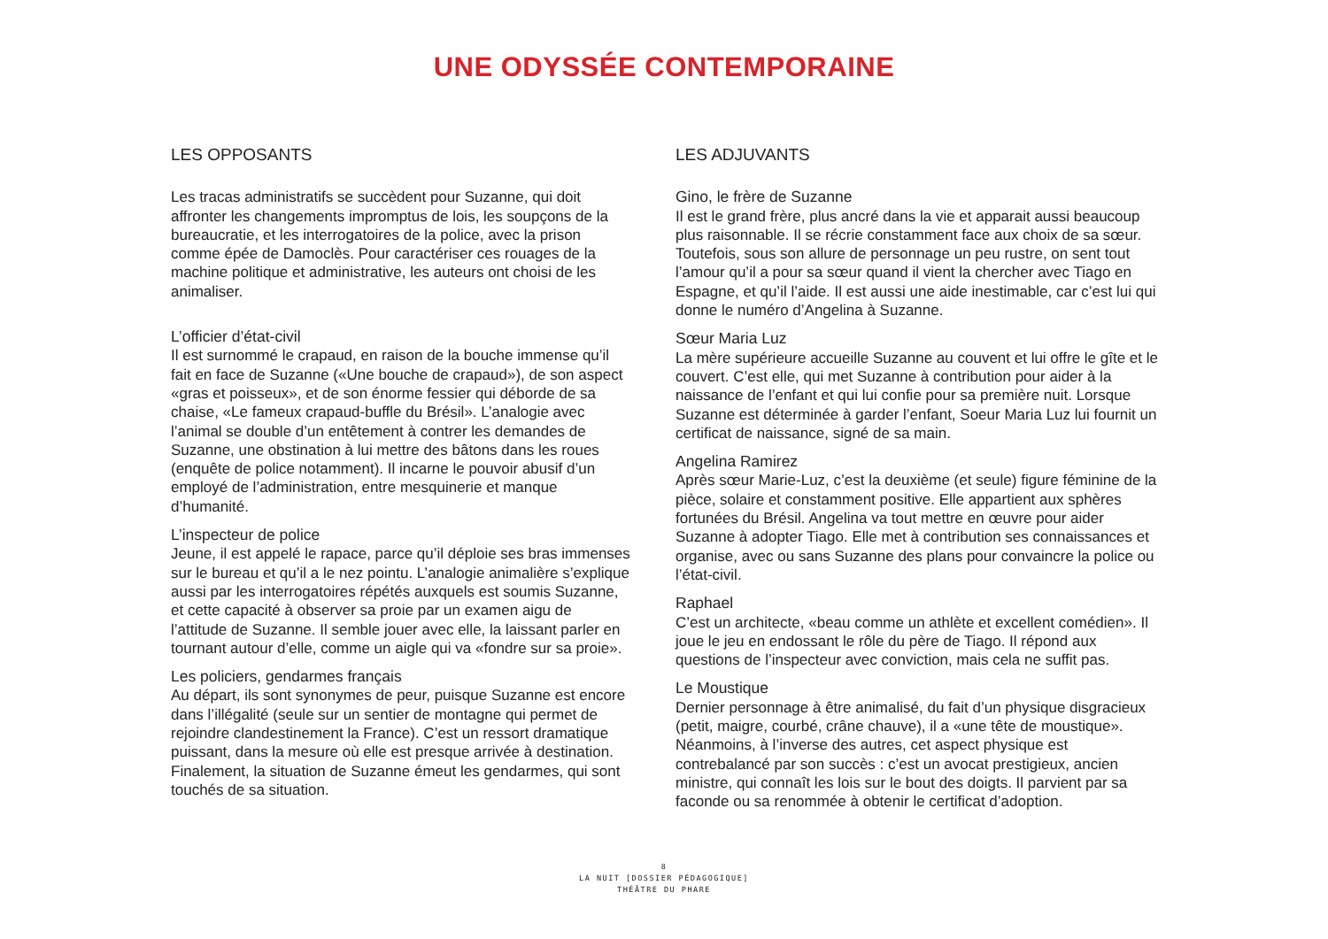UNE ODYSSÉE CONTEMPORAINE
LES OPPOSANTS
Les tracas administratifs se succèdent pour Suzanne, qui doit affronter les changements impromptus de lois, les soupçons de la bureaucratie, et les interrogatoires de la police, avec la prison comme épée de Damoclès. Pour caractériser ces rouages de la machine politique et administrative, les auteurs ont choisi de les animaliser.
L’officier d’état-civil
Il est surnommé le crapaud, en raison de la bouche immense qu’il fait en face de Suzanne («Une bouche de crapaud»), de son aspect «gras et poisseux», et de son énorme fessier qui déborde de sa chaise, «Le fameux crapaud-buffle du Brésil». L’analogie avec l’animal se double d’un entêtement à contrer les demandes de Suzanne, une obstination à lui mettre des bâtons dans les roues (enquête de police notamment). Il incarne le pouvoir abusif d’un employé de l’administration, entre mesquinerie et manque d’humanité.
L’inspecteur de police
Jeune, il est appelé le rapace, parce qu’il déploie ses bras immenses sur le bureau et qu’il a le nez pointu. L’analogie animalière s’explique aussi par les interrogatoires répétés auxquels est soumis Suzanne, et cette capacité à observer sa proie par un examen aigu de l’attitude de Suzanne. Il semble jouer avec elle, la laissant parler en tournant autour d’elle, comme un aigle qui va «fondre sur sa proie».
Les policiers, gendarmes français
Au départ, ils sont synonymes de peur, puisque Suzanne est encore dans l’illégalité (seule sur un sentier de montagne qui permet de rejoindre clandestinement la France). C’est un ressort dramatique puissant, dans la mesure où elle est presque arrivée à destination. Finalement, la situation de Suzanne émeut les gendarmes, qui sont touchés de sa situation.
LES ADJUVANTS
Gino, le frère de Suzanne
Il est le grand frère, plus ancré dans la vie et apparait aussi beaucoup plus raisonnable. Il se récrie constamment face aux choix de sa sœur. Toutefois, sous son allure de personnage un peu rustre, on sent tout l’amour qu’il a pour sa sœur quand il vient la chercher avec Tiago en Espagne, et qu’il l’aide. Il est aussi une aide inestimable, car c’est lui qui donne le numéro d’Angelina à Suzanne.
Sœur Maria Luz
La mère supérieure accueille Suzanne au couvent et lui offre le gîte et le couvert. C’est elle, qui met Suzanne à contribution pour aider à la naissance de l’enfant et qui lui confie pour sa première nuit. Lorsque Suzanne est déterminée à garder l’enfant, Soeur Maria Luz lui fournit un certificat de naissance, signé de sa main.
Angelina Ramirez
Après sœur Marie-Luz, c’est la deuxième (et seule) figure féminine de la pièce, solaire et constamment positive. Elle appartient aux sphères fortunées du Brésil. Angelina va tout mettre en œuvre pour aider Suzanne à adopter Tiago. Elle met à contribution ses connaissances et organise, avec ou sans Suzanne des plans pour convaincre la police ou l’état-civil.
Raphael
C’est un architecte, «beau comme un athlète et excellent comédien». Il joue le jeu en endossant le rôle du père de Tiago. Il répond aux questions de l’inspecteur avec conviction, mais cela ne suffit pas.
Le Moustique
Dernier personnage à être animalisé, du fait d’un physique disgracieux (petit, maigre, courbé, crâne chauve), il a «une tête de moustique». Néanmoins, à l’inverse des autres, cet aspect physique est contrebalancé par son succès : c’est un avocat prestigieux, ancien ministre, qui connaît les lois sur le bout des doigts. Il parvient par sa faconde ou sa renommée à obtenir le certificat d’adoption.
8
LA NUIT [DOSSIER PÉDAGOGIQUE]
THÉÂTRE DU PHARE